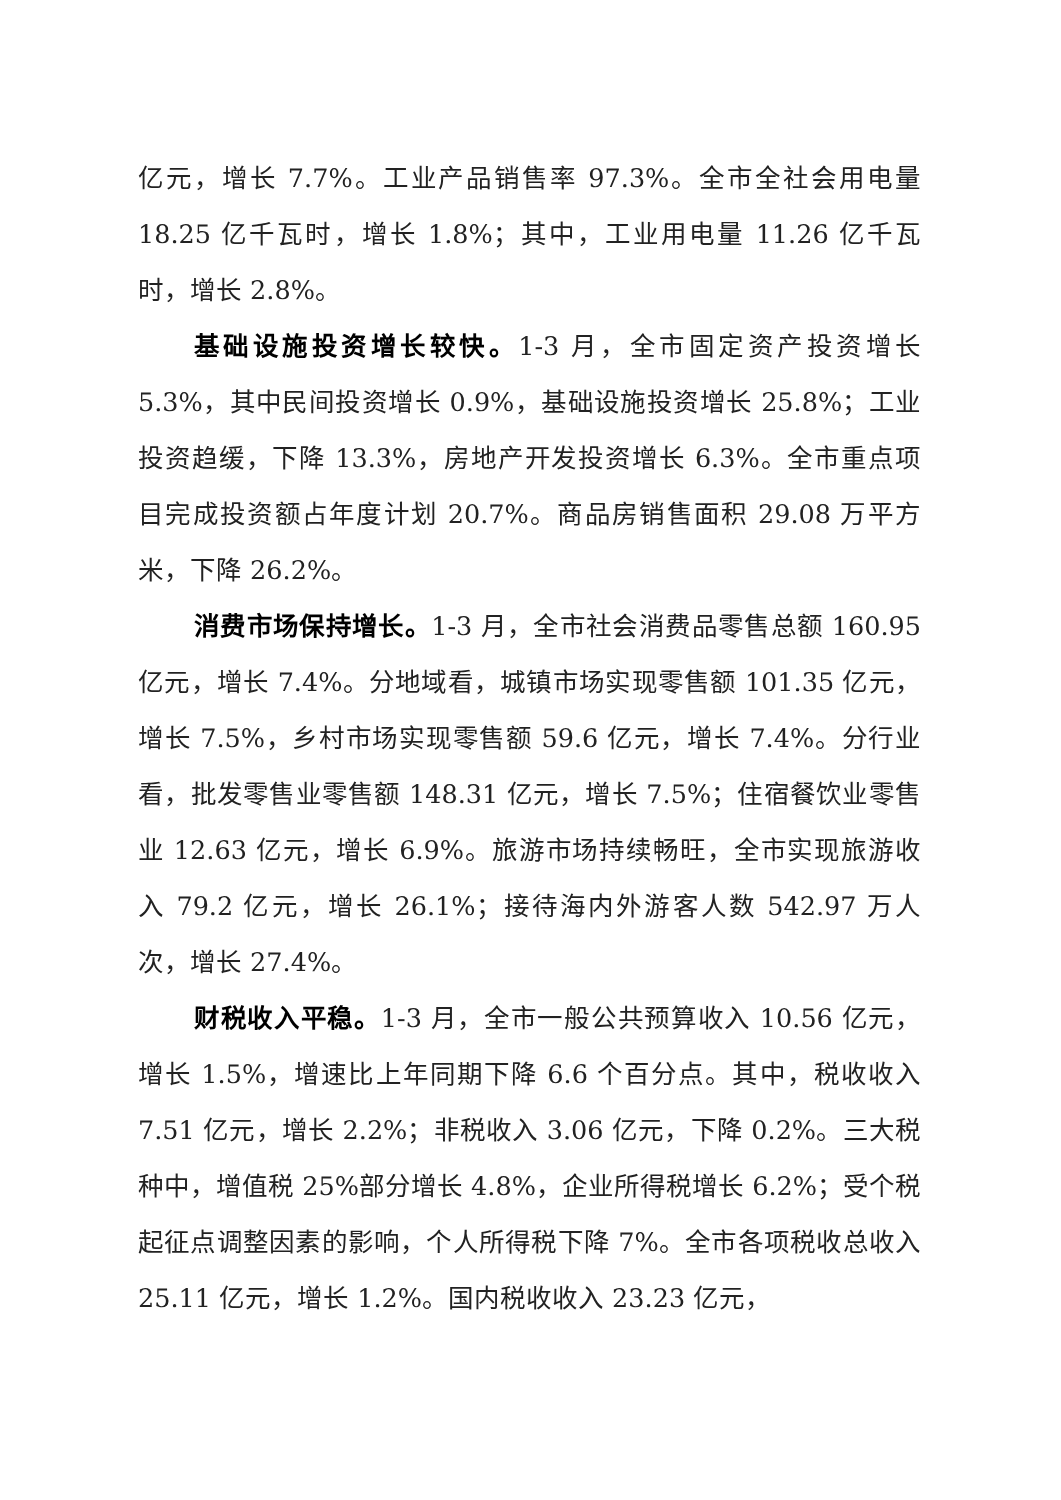亿元，增长 7.7%。工业产品销售率 97.3%。全市全社会用电量 18.25 亿千瓦时，增长 1.8%；其中，工业用电量 11.26 亿千瓦时，增长 2.8%。
基础设施投资增长较快。1-3 月，全市固定资产投资增长 5.3%，其中民间投资增长 0.9%，基础设施投资增长 25.8%；工业投资趋缓，下降 13.3%，房地产开发投资增长 6.3%。全市重点项目完成投资额占年度计划 20.7%。商品房销售面积 29.08 万平方米，下降 26.2%。
消费市场保持增长。1-3 月，全市社会消费品零售总额 160.95 亿元，增长 7.4%。分地域看，城镇市场实现零售额 101.35 亿元，增长 7.5%，乡村市场实现零售额 59.6 亿元，增长 7.4%。分行业看，批发零售业零售额 148.31 亿元，增长 7.5%；住宿餐饮业零售业 12.63 亿元，增长 6.9%。旅游市场持续畅旺，全市实现旅游收入 79.2 亿元，增长 26.1%；接待海内外游客人数 542.97 万人次，增长 27.4%。
财税收入平稳。1-3 月，全市一般公共预算收入 10.56 亿元，增长 1.5%，增速比上年同期下降 6.6 个百分点。其中，税收收入 7.51 亿元，增长 2.2%；非税收入 3.06 亿元，下降 0.2%。三大税种中，增值税 25%部分增长 4.8%，企业所得税增长 6.2%；受个税起征点调整因素的影响，个人所得税下降 7%。全市各项税收总收入 25.11 亿元，增长 1.2%。国内税收收入 23.23 亿元，